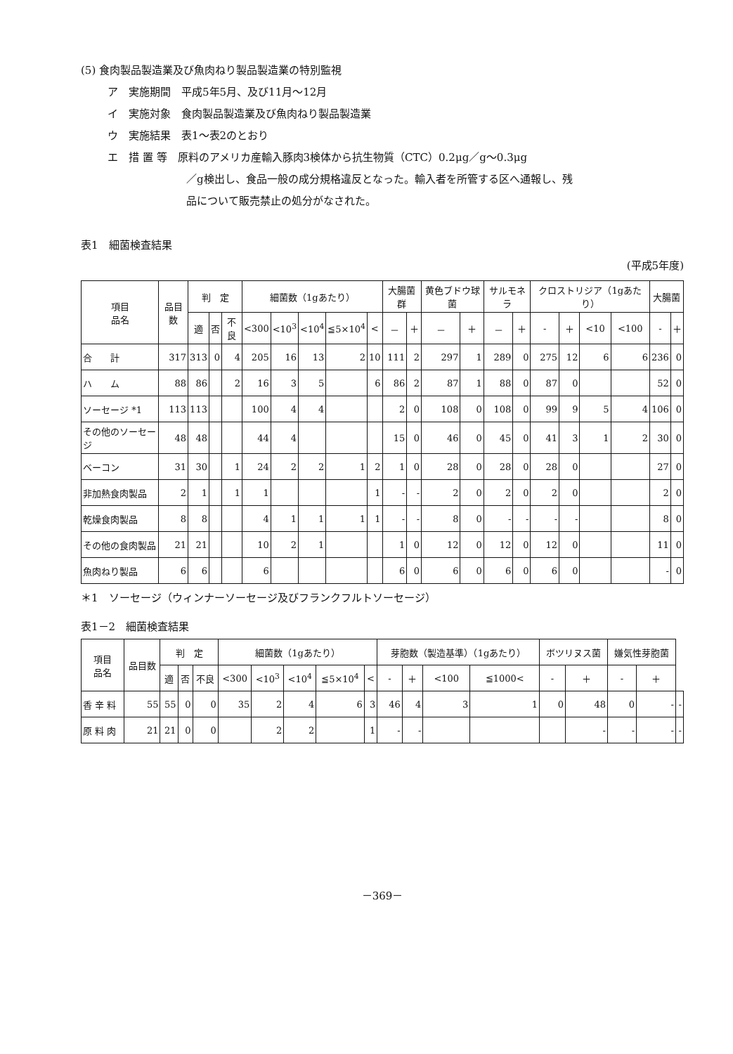(5) 食肉製品製造業及び魚肉ねり製品製造業の特別監視
ア　実施期間　平成5年5月、及び11月～12月
イ　実施対象　食肉製品製造業及び魚肉ねり製品製造業
ウ　実施結果　表1～表2のとおり
エ　措 置 等　原料のアメリカ産輸入豚肉3検体から抗生物質（CTC）0.2μg／g～0.3μg
／g検出し、食品一般の成分規格違反となった。輸入者を所管する区へ通報し、残
品について販売禁止の処分がなされた。
表1　細菌検査結果
(平成5年度)
| 項目 品名 | 品目数 | 判 定 | | | 細菌数（1gあたり） | | | | | 大腸菌群 | | 黄色ブドウ球菌 | | サルモネラ | | クロストリジア（1gあたり） | | | | 大腸菌 | |
| --- | --- | --- | --- | --- | --- | --- | --- | --- | --- | --- | --- | --- | --- | --- | --- | --- | --- | --- | --- | --- | --- |
| | | 適 | 否 | 不良 | <300 | <10<sup>3</sup> | <10<sup>4</sup> | ≦5×10<sup>4</sup> | < | － | ＋ | － | ＋ | － | ＋ | - | ＋ | <10 | <100 | - | ＋ |
| 合 計 | 317 | 313 | 0 | 4 | 205 | 16 | 13 | 2 | 10 | 111 | 2 | 297 | 1 | 289 | 0 | 275 | 12 | 6 | 6 | 236 | 0 |
| ハ ム | 88 | 86 | | 2 | 16 | 3 | 5 | | 6 | 86 | 2 | 87 | 1 | 88 | 0 | 87 | 0 | | | 52 | 0 |
| ソーセージ *1 | 113 | 113 | | | 100 | 4 | 4 | | | 2 | 0 | 108 | 0 | 108 | 0 | 99 | 9 | 5 | 4 | 106 | 0 |
| その他のソーセージ | 48 | 48 | | | 44 | 4 | | | | 15 | 0 | 46 | 0 | 45 | 0 | 41 | 3 | 1 | 2 | 30 | 0 |
| ベーコン | 31 | 30 | | 1 | 24 | 2 | 2 | 1 | 2 | 1 | 0 | 28 | 0 | 28 | 0 | 28 | 0 | | | 27 | 0 |
| 非加熱食肉製品 | 2 | 1 | | 1 | 1 | | | | 1 | - | - | 2 | 0 | 2 | 0 | 2 | 0 | | | 2 | 0 |
| 乾燥食肉製品 | 8 | 8 | | | 4 | 1 | 1 | 1 | 1 | - | - | 8 | 0 | - | - | - | - | | | 8 | 0 |
| その他の食肉製品 | 21 | 21 | | | 10 | 2 | 1 | | | 1 | 0 | 12 | 0 | 12 | 0 | 12 | 0 | | | 11 | 0 |
| 魚肉ねり製品 | 6 | 6 | | | 6 | | | | | 6 | 0 | 6 | 0 | 6 | 0 | 6 | 0 | | | - | 0 |
＊1　ソーセージ（ウィンナーソーセージ及びフランクフルトソーセージ）
表1－2　細菌検査結果
| 項目 品名 | 品目数 | 判 定 | | | 細菌数（1gあたり） | | | | | 芽胞数（製造基準）（1gあたり） | | | | ボツリヌス菌 | | 嫌気性芽胞菌 | | |
| --- | --- | --- | --- | --- | --- | --- | --- | --- | --- | --- | --- | --- | --- | --- | --- | --- | --- | --- |
| | | 適 | 否 | 不良 | <300 | <10<sup>3</sup> | <10<sup>4</sup> | ≦5×10<sup>4</sup> | < | - | ＋ | <100 | ≦1000< | - | ＋ | - | ＋ | |
| 香 辛 料 | 55 | 55 | 0 | 0 | 35 | 2 | 4 | 6 | 3 | 46 | 4 | 3 | 1 | 0 | 48 | 0 | - | - |
| 原 料 肉 | 21 | 21 | 0 | 0 | | 2 | 2 | | 1 | - | - | | | | - | - | - | - |
－369－